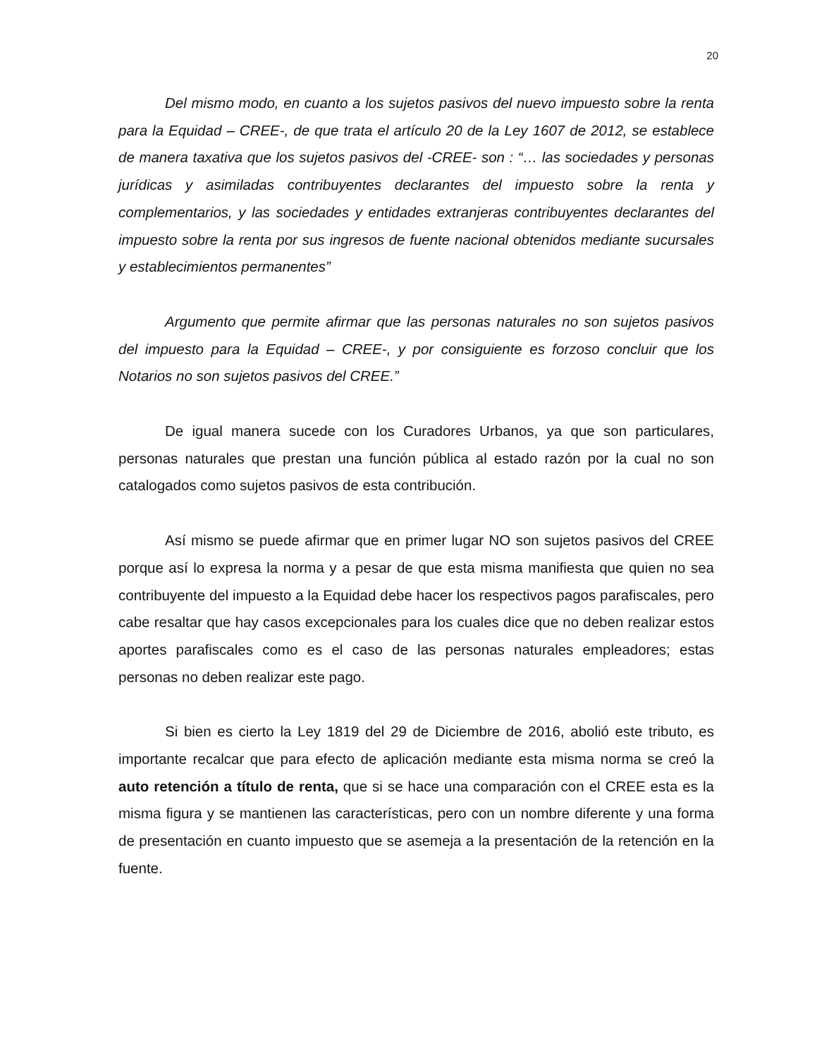20
Del mismo modo, en cuanto a los sujetos pasivos del nuevo impuesto sobre la renta para la Equidad – CREE-, de que trata el artículo 20 de la Ley 1607 de 2012, se establece de manera taxativa que los sujetos pasivos del -CREE- son : “… las sociedades y personas jurídicas y asimiladas contribuyentes declarantes del impuesto sobre la renta y complementarios, y las sociedades y entidades extranjeras contribuyentes declarantes del impuesto sobre la renta por sus ingresos de fuente nacional obtenidos mediante sucursales y establecimientos permanentes”
Argumento que permite afirmar que las personas naturales no son sujetos pasivos del impuesto para la Equidad – CREE-, y por consiguiente es forzoso concluir que los Notarios no son sujetos pasivos del CREE.”
De igual manera sucede con los Curadores Urbanos, ya que son particulares, personas naturales que prestan una función pública al estado razón por la cual no son catalogados como sujetos pasivos de esta contribución.
Así mismo se puede afirmar que en primer lugar NO son sujetos pasivos del CREE porque así lo expresa la norma y a pesar de que esta misma manifiesta que quien no sea contribuyente del impuesto a la Equidad debe hacer los respectivos pagos parafiscales, pero cabe resaltar que hay casos excepcionales para los cuales dice que no deben realizar estos aportes parafiscales como es el caso de las personas naturales empleadores; estas personas no deben realizar este pago.
Si bien es cierto la Ley 1819 del 29 de Diciembre de 2016, abolió este tributo, es importante recalcar que para efecto de aplicación mediante esta misma norma se creó la auto retención a título de renta, que si se hace una comparación con el CREE esta es la misma figura y se mantienen las características, pero con un nombre diferente y una forma de presentación en cuanto impuesto que se asemeja a la presentación de la retención en la fuente.